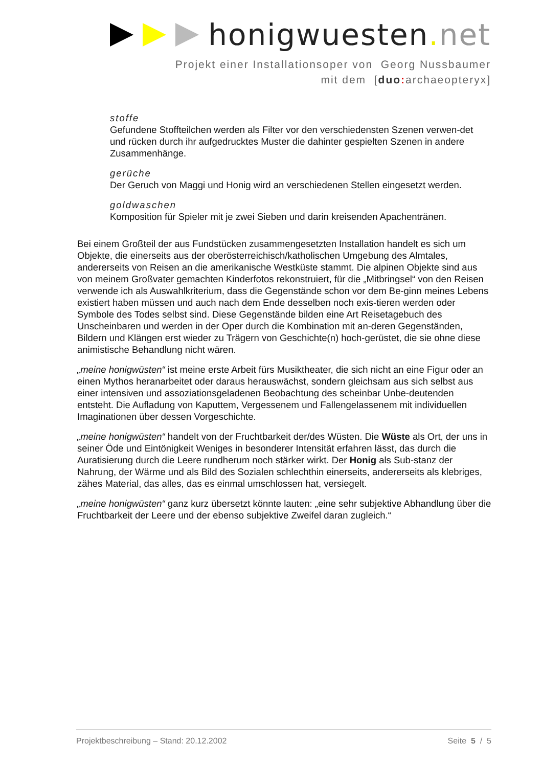honigwuesten. net
Projekt einer Installationsoper von Georg Nussbaumer
mit dem [duo: archaeopteryx]
stoffe
Gefundene Stoffteilchen werden als Filter vor den verschiedensten Szenen verwen-det und rücken durch ihr aufgedrucktes Muster die dahinter gespielten Szenen in andere Zusammenhänge.
gerüche
Der Geruch von Maggi und Honig wird an verschiedenen Stellen eingesetzt werden.
goldwaschen
Komposition für Spieler mit je zwei Sieben und darin kreisenden Apachentränen.
Bei einem Großteil der aus Fundstücken zusammengesetzten Installation handelt es sich um Objekte, die einerseits aus der oberösterreichisch/katholischen Umgebung des Almtales, andererseits von Reisen an die amerikanische Westküste stammt. Die alpinen Objekte sind aus von meinem Großvater gemachten Kinderfotos rekonstruiert, für die „Mitbringsel“ von den Reisen verwende ich als Auswahlkriterium, dass die Gegenstände schon vor dem Be-ginn meines Lebens existiert haben müssen und auch nach dem Ende desselben noch exis-tieren werden oder Symbole des Todes selbst sind. Diese Gegenstände bilden eine Art Reisetagebuch des Unscheinbaren und werden in der Oper durch die Kombination mit an-deren Gegenständen, Bildern und Klängen erst wieder zu Trägern von Geschichte(n) hoch-gerüstet, die sie ohne diese animistische Behandlung nicht wären.
„meine honigwüsten“ ist meine erste Arbeit fürs Musiktheater, die sich nicht an eine Figur oder an einen Mythos heranarbeitet oder daraus herauswächst, sondern gleichsam aus sich selbst aus einer intensiven und assoziationsgeladenen Beobachtung des scheinbar Unbe-deutenden entsteht. Die Aufladung von Kaputtem, Vergessenem und Fallengelassenem mit individuellen Imaginationen über dessen Vorgeschichte.
„meine honigwüsten“ handelt von der Fruchtbarkeit der/des Wüsten. Die Wüste als Ort, der uns in seiner Öde und Eintönigkeit Weniges in besonderer Intensität erfahren lässt, das durch die Auratisierung durch die Leere rundherum noch stärker wirkt. Der Honig als Sub-stanz der Nahrung, der Wärme und als Bild des Sozialen schlechthin einerseits, andererseits als klebriges, zähes Material, das alles, das es einmal umschlossen hat, versiegelt.
„meine honigwüsten“ ganz kurz übersetzt könnte lauten: „eine sehr subjektive Abhandlung über die Fruchtbarkeit der Leere und der ebenso subjektive Zweifel daran zugleich.“
Projektbeschreibung – Stand: 20.12.2002 Seite 5 / 5